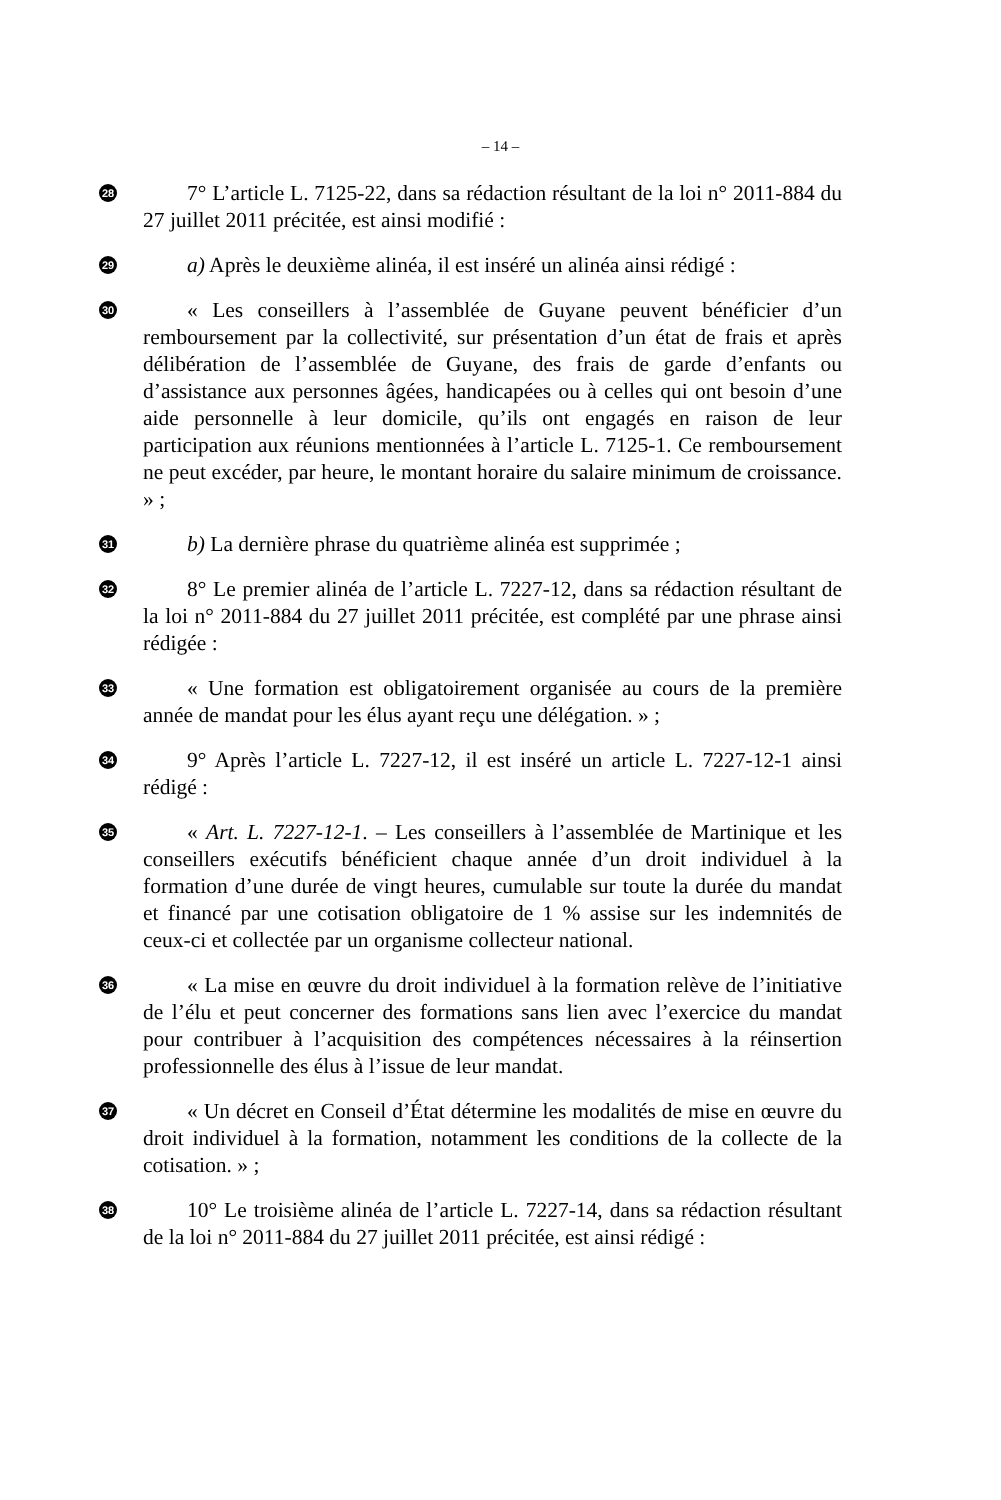– 14 –
28
7° L’article L. 7125-22, dans sa rédaction résultant de la loi n° 2011-884 du 27 juillet 2011 précitée, est ainsi modifié :
29
a) Après le deuxième alinéa, il est inséré un alinéa ainsi rédigé :
30
« Les conseillers à l’assemblée de Guyane peuvent bénéficier d’un remboursement par la collectivité, sur présentation d’un état de frais et après délibération de l’assemblée de Guyane, des frais de garde d’enfants ou d’assistance aux personnes âgées, handicapées ou à celles qui ont besoin d’une aide personnelle à leur domicile, qu’ils ont engagés en raison de leur participation aux réunions mentionnées à l’article L. 7125-1. Ce remboursement ne peut excéder, par heure, le montant horaire du salaire minimum de croissance. » ;
31
b) La dernière phrase du quatrième alinéa est supprimée ;
32
8° Le premier alinéa de l’article L. 7227-12, dans sa rédaction résultant de la loi n° 2011-884 du 27 juillet 2011 précitée, est complété par une phrase ainsi rédigée :
33
« Une formation est obligatoirement organisée au cours de la première année de mandat pour les élus ayant reçu une délégation. » ;
34
9° Après l’article L. 7227-12, il est inséré un article L. 7227-12-1 ainsi rédigé :
35
« Art. L. 7227-12-1. – Les conseillers à l’assemblée de Martinique et les conseillers exécutifs bénéficient chaque année d’un droit individuel à la formation d’une durée de vingt heures, cumulable sur toute la durée du mandat et financé par une cotisation obligatoire de 1 % assise sur les indemnités de ceux-ci et collectée par un organisme collecteur national.
36
« La mise en œuvre du droit individuel à la formation relève de l’initiative de l’élu et peut concerner des formations sans lien avec l’exercice du mandat pour contribuer à l’acquisition des compétences nécessaires à la réinsertion professionnelle des élus à l’issue de leur mandat.
37
« Un décret en Conseil d’État détermine les modalités de mise en œuvre du droit individuel à la formation, notamment les conditions de la collecte de la cotisation. » ;
38
10° Le troisième alinéa de l’article L. 7227-14, dans sa rédaction résultant de la loi n° 2011-884 du 27 juillet 2011 précitée, est ainsi rédigé :